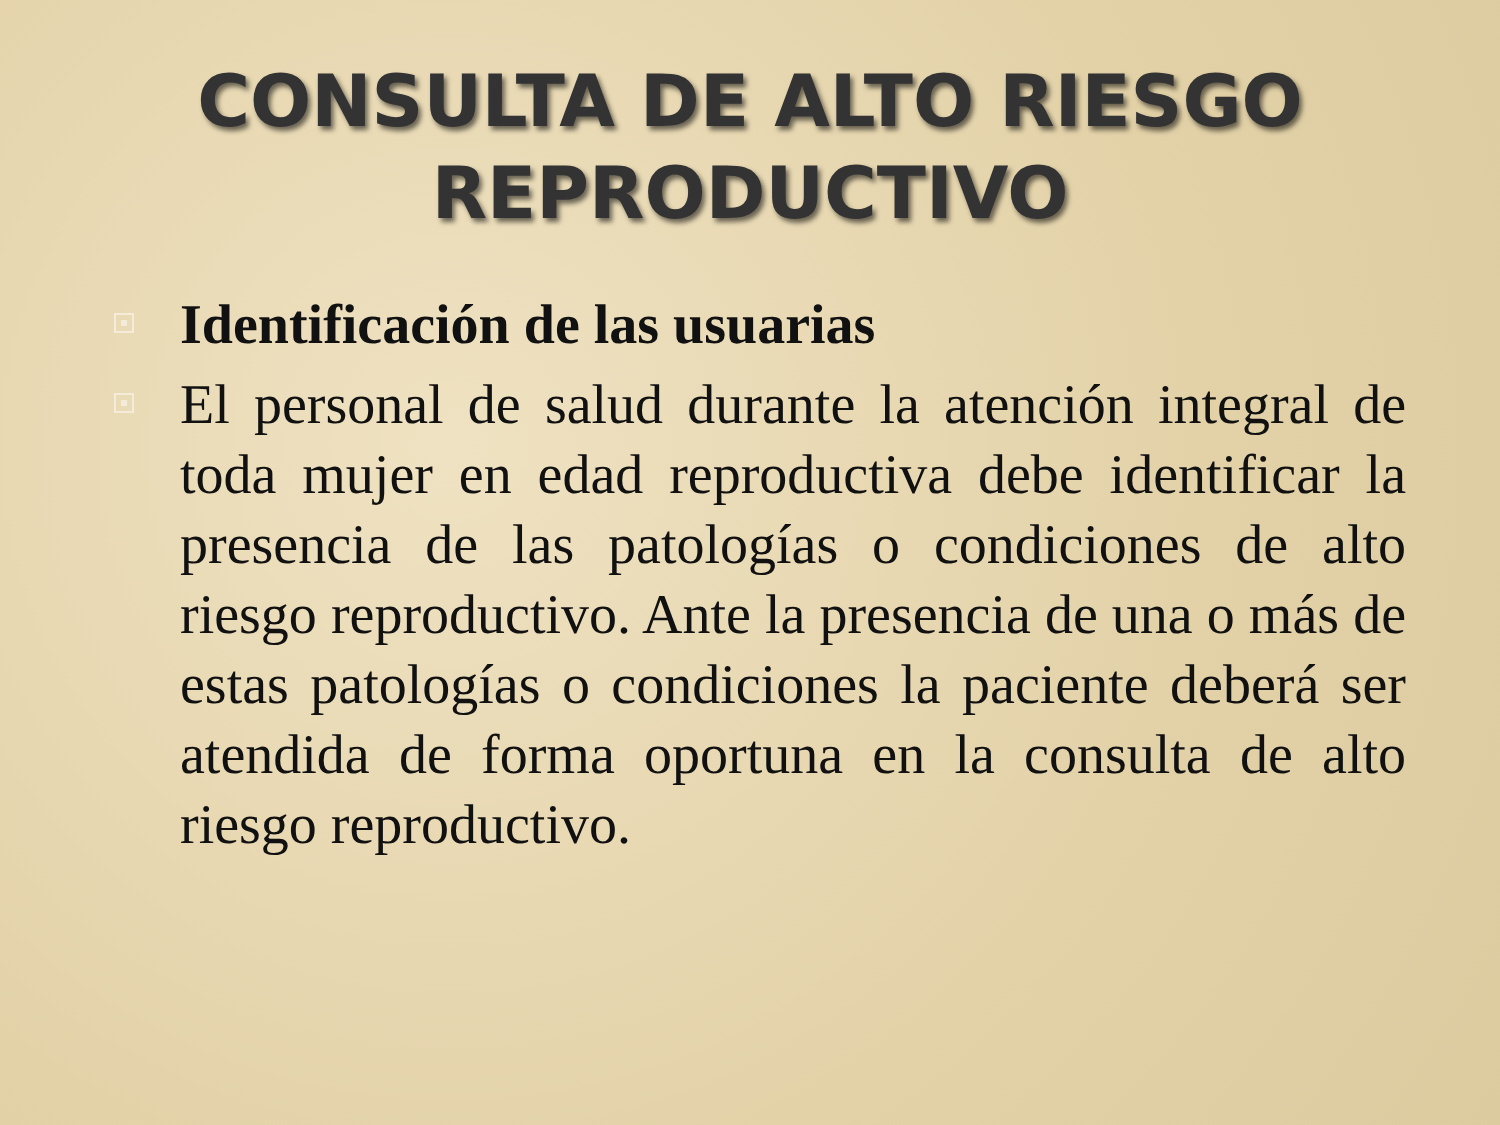CONSULTA DE ALTO RIESGO
REPRODUCTIVO
Identificación de las usuarias
El personal de salud durante la atención integral de toda mujer en edad reproductiva debe identificar la presencia de las patologías o condiciones de alto riesgo reproductivo. Ante la presencia de una o más de estas patologías o condiciones la paciente deberá ser atendida de forma oportuna en la consulta de alto riesgo reproductivo.